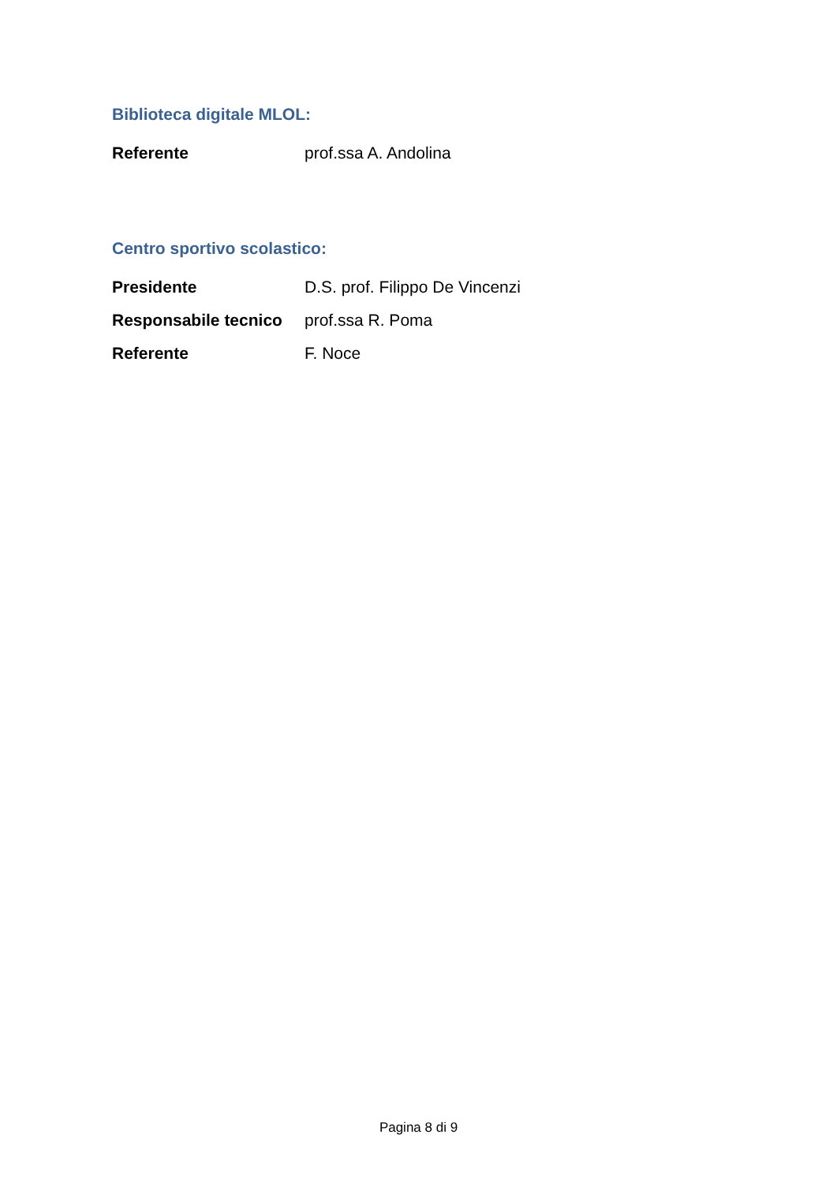Biblioteca digitale MLOL:
Referente prof.ssa A. Andolina
Centro sportivo scolastico:
Presidente D.S. prof. Filippo De Vincenzi
Responsabile tecnico
prof.ssa R. Poma
Referente F. Noce
Pagina 8 di 9